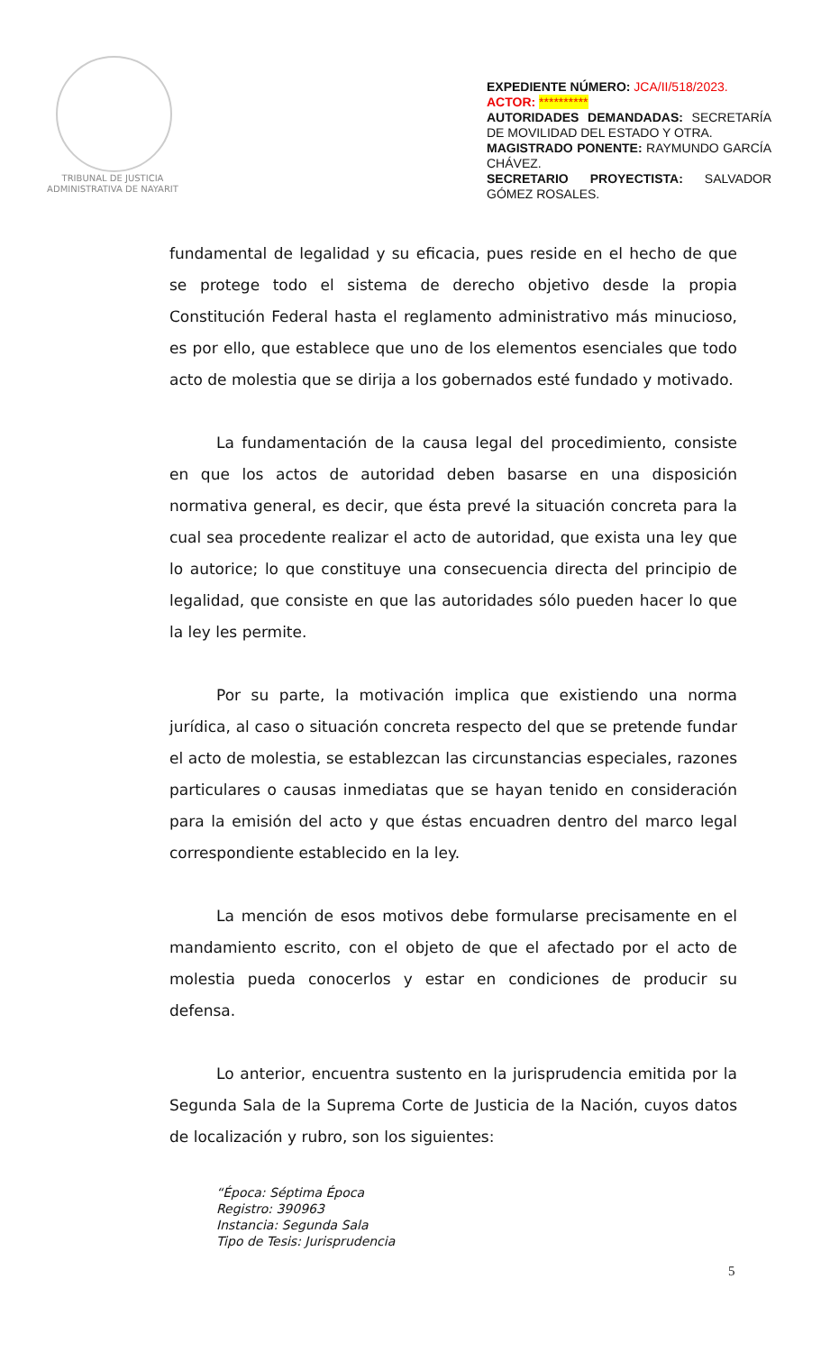TRIBUNAL DE JUSTICIA
ADMINISTRATIVA DE NAYARIT
EXPEDIENTE NÚMERO: JCA/II/518/2023.
ACTOR: **********
AUTORIDADES DEMANDADAS: SECRETARÍA DE MOVILIDAD DEL ESTADO Y OTRA.
MAGISTRADO PONENTE: RAYMUNDO GARCÍA CHÁVEZ.
SECRETARIO PROYECTISTA: SALVADOR GÓMEZ ROSALES.
fundamental de legalidad y su eficacia, pues reside en el hecho de que se protege todo el sistema de derecho objetivo desde la propia Constitución Federal hasta el reglamento administrativo más minucioso, es por ello, que establece que uno de los elementos esenciales que todo acto de molestia que se dirija a los gobernados esté fundado y motivado.
La fundamentación de la causa legal del procedimiento, consiste en que los actos de autoridad deben basarse en una disposición normativa general, es decir, que ésta prevé la situación concreta para la cual sea procedente realizar el acto de autoridad, que exista una ley que lo autorice; lo que constituye una consecuencia directa del principio de legalidad, que consiste en que las autoridades sólo pueden hacer lo que la ley les permite.
Por su parte, la motivación implica que existiendo una norma jurídica, al caso o situación concreta respecto del que se pretende fundar el acto de molestia, se establezcan las circunstancias especiales, razones particulares o causas inmediatas que se hayan tenido en consideración para la emisión del acto y que éstas encuadren dentro del marco legal correspondiente establecido en la ley.
La mención de esos motivos debe formularse precisamente en el mandamiento escrito, con el objeto de que el afectado por el acto de molestia pueda conocerlos y estar en condiciones de producir su defensa.
Lo anterior, encuentra sustento en la jurisprudencia emitida por la Segunda Sala de la Suprema Corte de Justicia de la Nación, cuyos datos de localización y rubro, son los siguientes:
“Época: Séptima Época
Registro: 390963
Instancia: Segunda Sala
Tipo de Tesis: Jurisprudencia
5